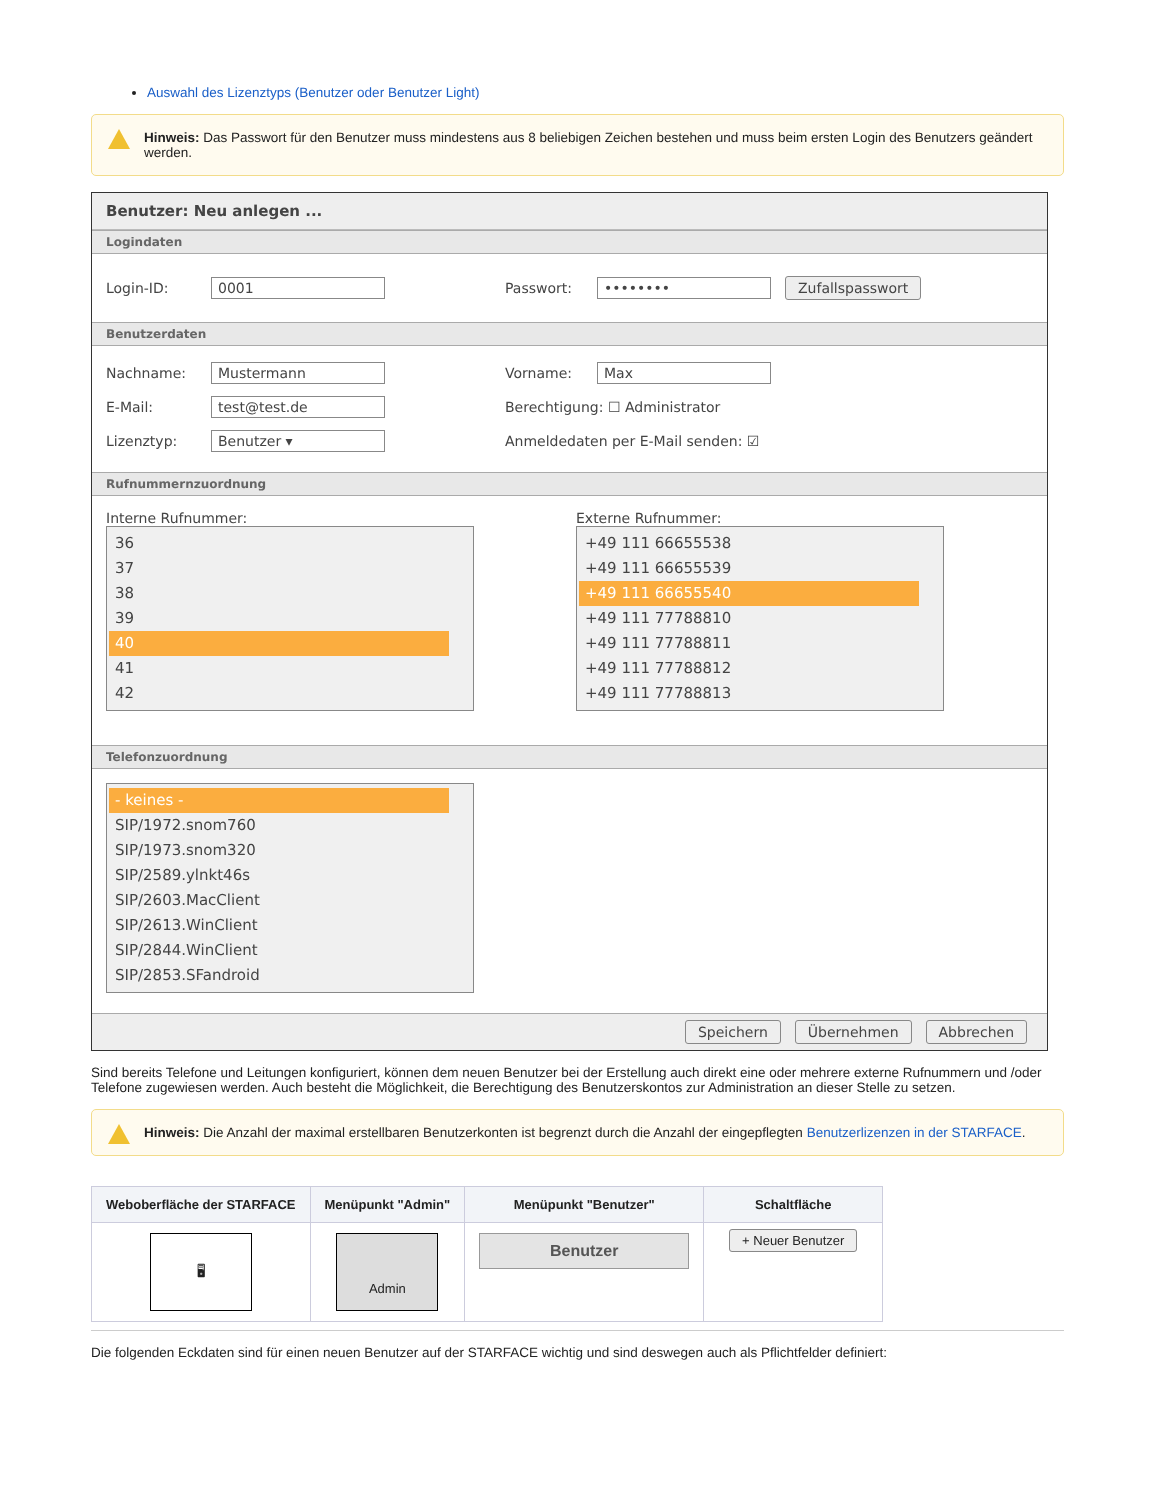Auswahl des Lizenztyps (Benutzer oder Benutzer Light)
Hinweis: Das Passwort für den Benutzer muss mindestens aus 8 beliebigen Zeichen bestehen und muss beim ersten Login des Benutzers geändert werden.
Benutzer: Neu anlegen ...
Logindaten
Login-ID: 0001 Passwort: •••••••• Zufallspasswort
Benutzerdaten
Nachname: Mustermann Vorname: Max
E-Mail: test@test.de Berechtigung: ☐ Administrator
Lizenztyp: Benutzer ▾ Anmeldedaten per E-Mail senden: ☑
Rufnummernzuordnung
Interne Rufnummer:
36
37
38
39
40
41
42
Externe Rufnummer:
+49 111 66655538
+49 111 66655539
+49 111 66655540
+49 111 77788810
+49 111 77788811
+49 111 77788812
+49 111 77788813
Telefonzuordnung
- keines -
SIP/1972.snom760
SIP/1973.snom320
SIP/2589.ylnkt46s
SIP/2603.MacClient
SIP/2613.WinClient
SIP/2844.WinClient
SIP/2853.SFandroid
Speichern Übernehmen Abbrechen
Sind bereits Telefone und Leitungen konfiguriert, können dem neuen Benutzer bei der Erstellung auch direkt eine oder mehrere externe Rufnummern und /oder Telefone zugewiesen werden. Auch besteht die Möglichkeit, die Berechtigung des Benutzerskontos zur Administration an dieser Stelle zu setzen.
Hinweis: Die Anzahl der maximal erstellbaren Benutzerkonten ist begrenzt durch die Anzahl der eingepflegten Benutzerlizenzen in der STARFACE.
| Weboberfläche der STARFACE | Menüpunkt "Admin" | Menüpunkt "Benutzer" | Schaltfläche |
| --- | --- | --- | --- |
| 🖥 | Admin | Benutzer | + Neuer Benutzer |
Die folgenden Eckdaten sind für einen neuen Benutzer auf der STARFACE wichtig und sind deswegen auch als Pflichtfelder definiert: